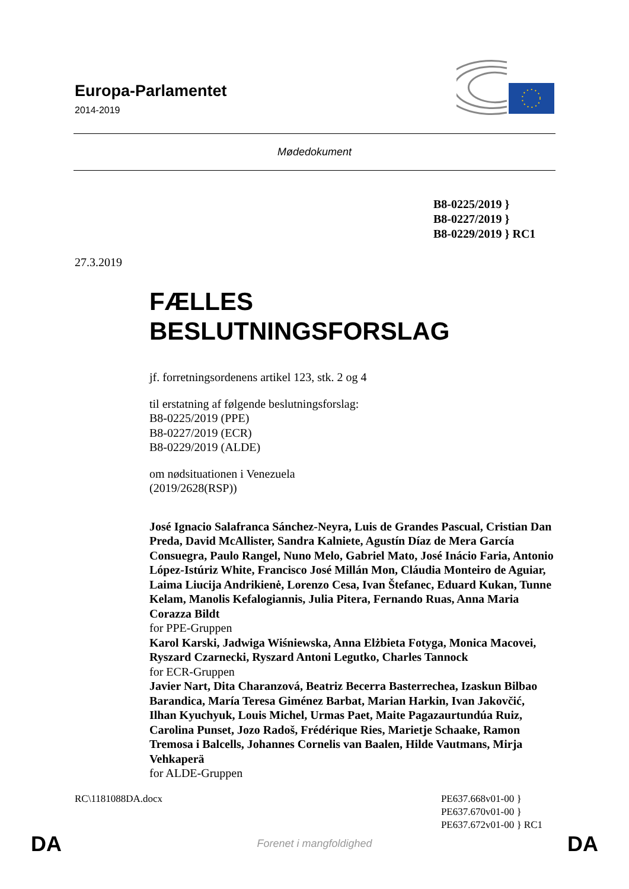Europa-Parlamentet
2014-2019
Mødedokument
B8-0225/2019 }
B8-0227/2019 }
B8-0229/2019 } RC1
27.3.2019
FÆLLES
BESLUTNINGSFORSLAG
jf. forretningsordenens artikel 123, stk. 2 og 4
til erstatning af følgende beslutningsforslag:
B8-0225/2019 (PPE)
B8-0227/2019 (ECR)
B8-0229/2019 (ALDE)
om nødsituationen i Venezuela
(2019/2628(RSP))
José Ignacio Salafranca Sánchez-Neyra, Luis de Grandes Pascual, Cristian Dan Preda, David McAllister, Sandra Kalniete, Agustín Díaz de Mera García Consuegra, Paulo Rangel, Nuno Melo, Gabriel Mato, José Inácio Faria, Antonio López-Istúriz White, Francisco José Millán Mon, Cláudia Monteiro de Aguiar, Laima Liucija Andrikienė, Lorenzo Cesa, Ivan Štefanec, Eduard Kukan, Tunne Kelam, Manolis Kefalogiannis, Julia Pitera, Fernando Ruas, Anna Maria Corazza Bildt
for PPE-Gruppen
Karol Karski, Jadwiga Wiśniewska, Anna Elżbieta Fotyga, Monica Macovei, Ryszard Czarnecki, Ryszard Antoni Legutko, Charles Tannock
for ECR-Gruppen
Javier Nart, Dita Charanzová, Beatriz Becerra Basterrechea, Izaskun Bilbao Barandica, María Teresa Giménez Barbat, Marian Harkin, Ivan Jakovčić, Ilhan Kyuchyuk, Louis Michel, Urmas Paet, Maite Pagazaurtundúa Ruiz, Carolina Punset, Jozo Radoš, Frédérique Ries, Marietje Schaake, Ramon Tremosa i Balcells, Johannes Cornelis van Baalen, Hilde Vautmans, Mirja Vehkaperä
for ALDE-Gruppen
RC\1181088DA.docx PE637.668v01-00 }
PE637.670v01-00 }
PE637.672v01-00 } RC1
DA Forenet i mangfoldighed DA